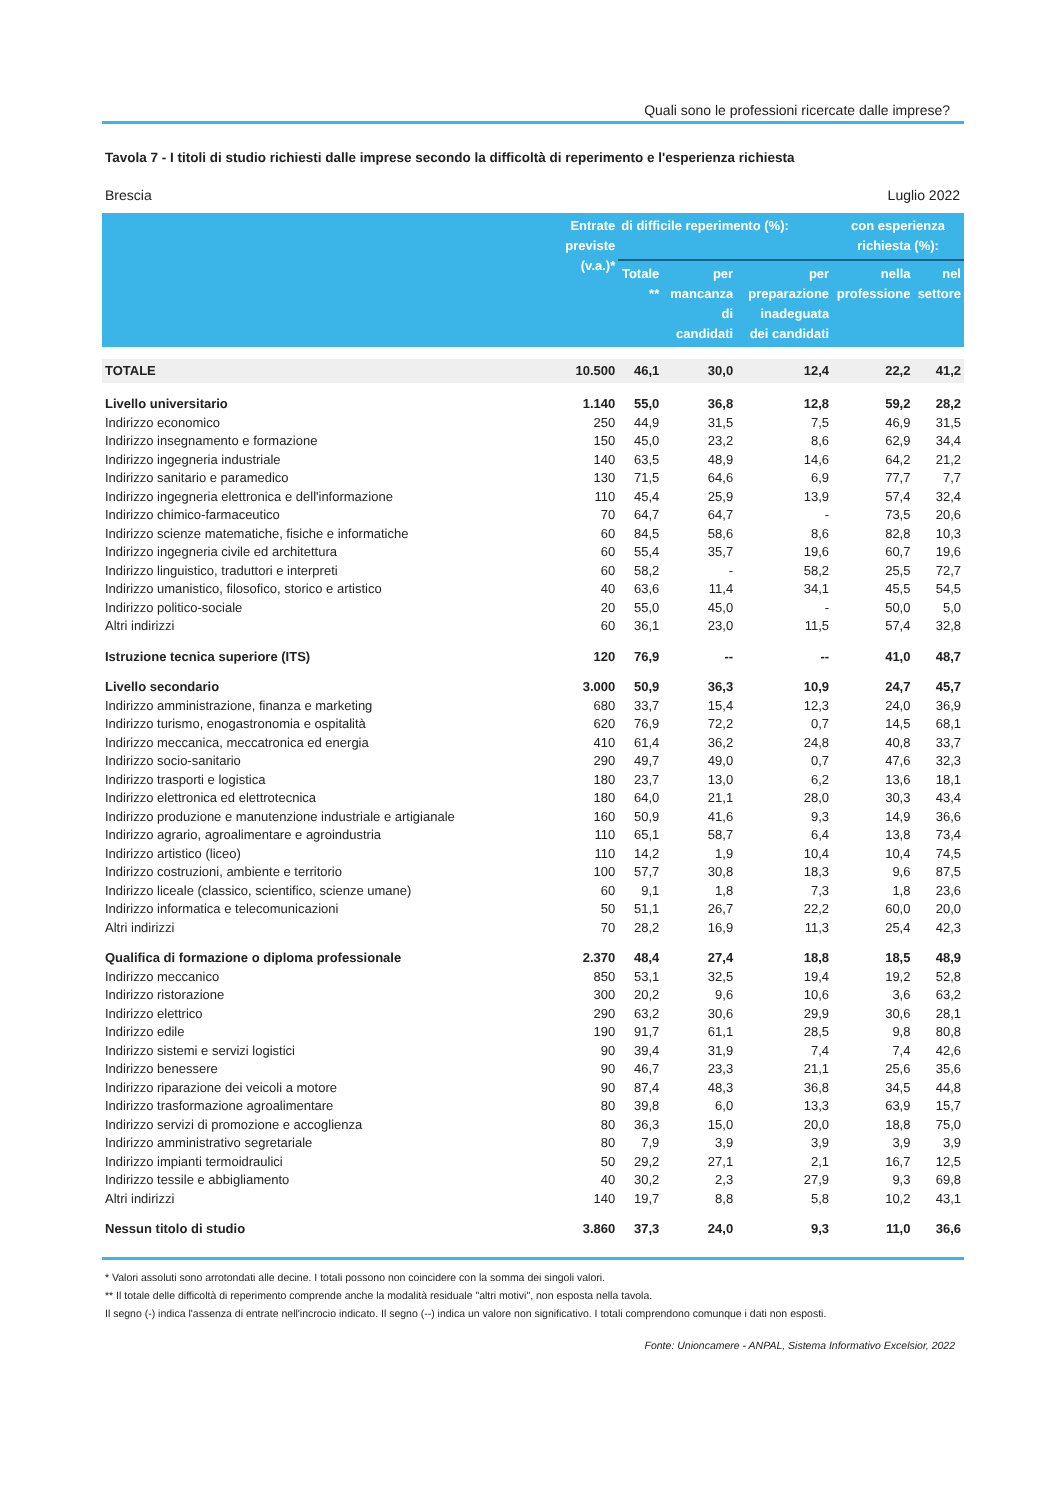Quali sono le professioni ricercate dalle imprese?
Tavola 7 - I titoli di studio richiesti dalle imprese secondo la difficoltà di reperimento e l'esperienza richiesta
Brescia Luglio 2022
| | Entrate previste (v.a.)* | di difficile reperimento (%): | | | con esperienza richiesta (%): | |
| --- | --- | --- | --- | --- | --- | --- |
| | | Totale ** | per mancanza di candidati | per preparazione inadeguata dei candidati | nella professione | nel settore |
| TOTALE | 10.500 | 46,1 | 30,0 | 12,4 | 22,2 | 41,2 |
| Livello universitario | 1.140 | 55,0 | 36,8 | 12,8 | 59,2 | 28,2 |
| Indirizzo economico | 250 | 44,9 | 31,5 | 7,5 | 46,9 | 31,5 |
| Indirizzo insegnamento e formazione | 150 | 45,0 | 23,2 | 8,6 | 62,9 | 34,4 |
| Indirizzo ingegneria industriale | 140 | 63,5 | 48,9 | 14,6 | 64,2 | 21,2 |
| Indirizzo sanitario e paramedico | 130 | 71,5 | 64,6 | 6,9 | 77,7 | 7,7 |
| Indirizzo ingegneria elettronica e dell'informazione | 110 | 45,4 | 25,9 | 13,9 | 57,4 | 32,4 |
| Indirizzo chimico-farmaceutico | 70 | 64,7 | 64,7 | - | 73,5 | 20,6 |
| Indirizzo scienze matematiche, fisiche e informatiche | 60 | 84,5 | 58,6 | 8,6 | 82,8 | 10,3 |
| Indirizzo ingegneria civile ed architettura | 60 | 55,4 | 35,7 | 19,6 | 60,7 | 19,6 |
| Indirizzo linguistico, traduttori e interpreti | 60 | 58,2 | - | 58,2 | 25,5 | 72,7 |
| Indirizzo umanistico, filosofico, storico e artistico | 40 | 63,6 | 11,4 | 34,1 | 45,5 | 54,5 |
| Indirizzo politico-sociale | 20 | 55,0 | 45,0 | - | 50,0 | 5,0 |
| Altri indirizzi | 60 | 36,1 | 23,0 | 11,5 | 57,4 | 32,8 |
| Istruzione tecnica superiore (ITS) | 120 | 76,9 | -- | -- | 41,0 | 48,7 |
| Livello secondario | 3.000 | 50,9 | 36,3 | 10,9 | 24,7 | 45,7 |
| Indirizzo amministrazione, finanza e marketing | 680 | 33,7 | 15,4 | 12,3 | 24,0 | 36,9 |
| Indirizzo turismo, enogastronomia e ospitalità | 620 | 76,9 | 72,2 | 0,7 | 14,5 | 68,1 |
| Indirizzo meccanica, meccatronica ed energia | 410 | 61,4 | 36,2 | 24,8 | 40,8 | 33,7 |
| Indirizzo socio-sanitario | 290 | 49,7 | 49,0 | 0,7 | 47,6 | 32,3 |
| Indirizzo trasporti e logistica | 180 | 23,7 | 13,0 | 6,2 | 13,6 | 18,1 |
| Indirizzo elettronica ed elettrotecnica | 180 | 64,0 | 21,1 | 28,0 | 30,3 | 43,4 |
| Indirizzo produzione e manutenzione industriale e artigianale | 160 | 50,9 | 41,6 | 9,3 | 14,9 | 36,6 |
| Indirizzo agrario, agroalimentare e agroindustria | 110 | 65,1 | 58,7 | 6,4 | 13,8 | 73,4 |
| Indirizzo artistico (liceo) | 110 | 14,2 | 1,9 | 10,4 | 10,4 | 74,5 |
| Indirizzo costruzioni, ambiente e territorio | 100 | 57,7 | 30,8 | 18,3 | 9,6 | 87,5 |
| Indirizzo liceale (classico, scientifico, scienze umane) | 60 | 9,1 | 1,8 | 7,3 | 1,8 | 23,6 |
| Indirizzo informatica e telecomunicazioni | 50 | 51,1 | 26,7 | 22,2 | 60,0 | 20,0 |
| Altri indirizzi | 70 | 28,2 | 16,9 | 11,3 | 25,4 | 42,3 |
| Qualifica di formazione o diploma professionale | 2.370 | 48,4 | 27,4 | 18,8 | 18,5 | 48,9 |
| Indirizzo meccanico | 850 | 53,1 | 32,5 | 19,4 | 19,2 | 52,8 |
| Indirizzo ristorazione | 300 | 20,2 | 9,6 | 10,6 | 3,6 | 63,2 |
| Indirizzo elettrico | 290 | 63,2 | 30,6 | 29,9 | 30,6 | 28,1 |
| Indirizzo edile | 190 | 91,7 | 61,1 | 28,5 | 9,8 | 80,8 |
| Indirizzo sistemi e servizi logistici | 90 | 39,4 | 31,9 | 7,4 | 7,4 | 42,6 |
| Indirizzo benessere | 90 | 46,7 | 23,3 | 21,1 | 25,6 | 35,6 |
| Indirizzo riparazione dei veicoli a motore | 90 | 87,4 | 48,3 | 36,8 | 34,5 | 44,8 |
| Indirizzo trasformazione agroalimentare | 80 | 39,8 | 6,0 | 13,3 | 63,9 | 15,7 |
| Indirizzo servizi di promozione e accoglienza | 80 | 36,3 | 15,0 | 20,0 | 18,8 | 75,0 |
| Indirizzo amministrativo segretariale | 80 | 7,9 | 3,9 | 3,9 | 3,9 | 3,9 |
| Indirizzo impianti termoidraulici | 50 | 29,2 | 27,1 | 2,1 | 16,7 | 12,5 |
| Indirizzo tessile e abbigliamento | 40 | 30,2 | 2,3 | 27,9 | 9,3 | 69,8 |
| Altri indirizzi | 140 | 19,7 | 8,8 | 5,8 | 10,2 | 43,1 |
| Nessun titolo di studio | 3.860 | 37,3 | 24,0 | 9,3 | 11,0 | 36,6 |
* Valori assoluti sono arrotondati alle decine. I totali possono non coincidere con la somma dei singoli valori.
** Il totale delle difficoltà di reperimento comprende anche la modalità residuale "altri motivi", non esposta nella tavola.
Il segno (-) indica l'assenza di entrate nell'incrocio indicato. Il segno (--) indica un valore non significativo. I totali comprendono comunque i dati non esposti.
Fonte: Unioncamere - ANPAL, Sistema Informativo Excelsior, 2022